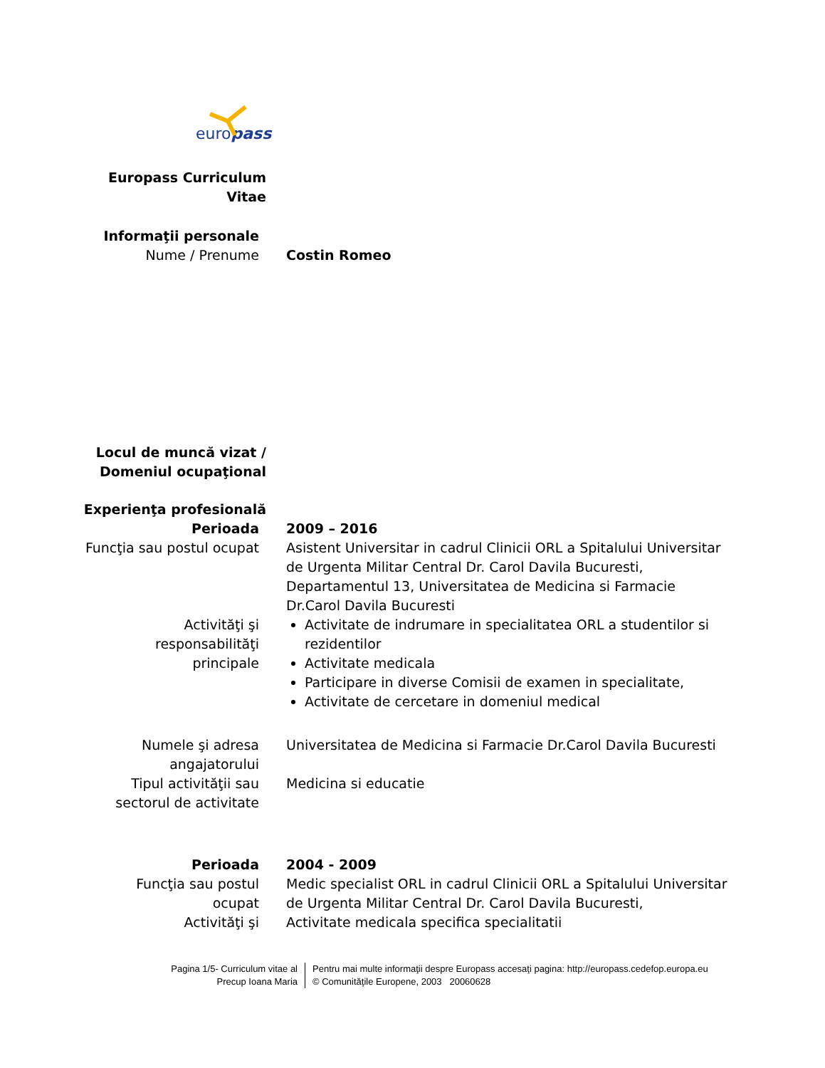europass
Europass Curriculum
Vitae
Informaţii personale
Nume / Prenume Costin Romeo
Locul de muncă vizat /
Domeniul ocupaţional
Experienţa profesională
Perioada 2009 – 2016
Funcţia sau postul ocupat Asistent Universitar in cadrul Clinicii ORL a Spitalului Universitar de Urgenta Militar Central Dr. Carol Davila Bucuresti, Departamentul 13, Universitatea de Medicina si Farmacie Dr.Carol Davila Bucuresti
Activităţi şi
responsabilităţi
principale
Activitate de indrumare in specialitatea ORL a studentilor si rezidentilor
Activitate medicala
Participare in diverse Comisii de examen in specialitate,
Activitate de cercetare in domeniul medical
Numele şi adresa
angajatorului
Universitatea de Medicina si Farmacie Dr.Carol Davila Bucuresti
Tipul activităţii sau
sectorul de activitate
Medicina si educatie
Perioada 2004 - 2009
Funcţia sau postul
ocupat
Medic specialist ORL in cadrul Clinicii ORL a Spitalului Universitar de Urgenta Militar Central Dr. Carol Davila Bucuresti,
Activităţi şi Activitate medicala specifica specialitatii
Pagina 1/5- Curriculum vitae al
Precup Ioana Maria
Pentru mai multe informaţii despre Europass accesaţi pagina: http://europass.cedefop.europa.eu
© Comunităţile Europene, 2003 20060628